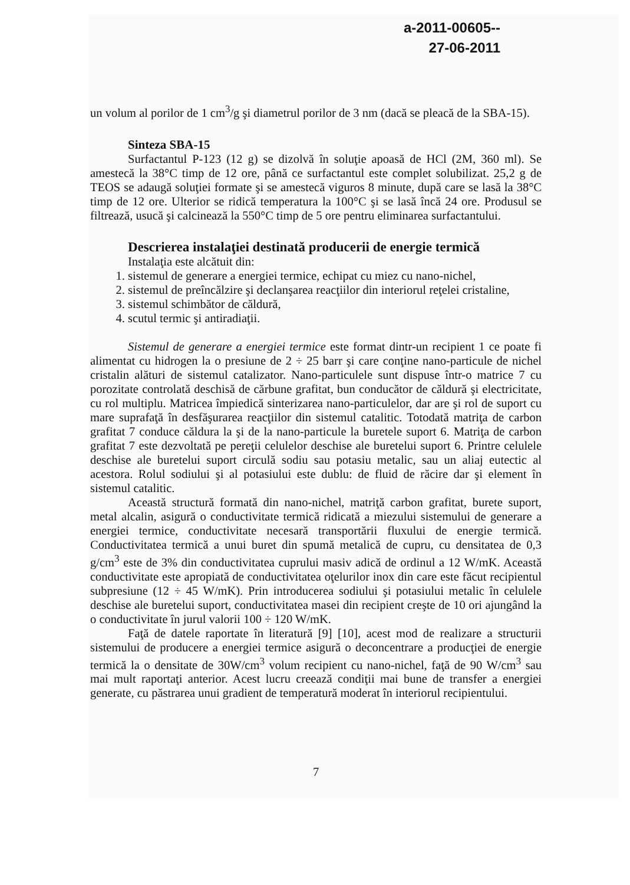a-2011-00605--
27-06-2011
un volum al porilor de 1 cm<sup>3</sup>/g şi diametrul porilor de 3 nm (dacă se pleacă de la SBA-15).
Sinteza SBA-15
Surfactantul P-123 (12 g) se dizolvă în soluţie apoasă de HCl (2M, 360 ml). Se amestecă la 38°C timp de 12 ore, până ce surfactantul este complet solubilizat. 25,2 g de TEOS se adaugă soluţiei formate şi se amestecă viguros 8 minute, după care se lasă la 38°C timp de 12 ore. Ulterior se ridică temperatura la 100°C şi se lasă încă 24 ore. Produsul se filtrează, usucă şi calcinează la 550°C timp de 5 ore pentru eliminarea surfactantului.
Descrierea instalaţiei destinată producerii de energie termică
Instalaţia este alcătuit din:
1. sistemul de generare a energiei termice, echipat cu miez cu nano-nichel,
2. sistemul de preîncălzire şi declanşarea reacţiilor din interiorul reţelei cristaline,
3. sistemul schimbător de căldură,
4. scutul termic şi antiradiaţii.
Sistemul de generare a energiei termice este format dintr-un recipient 1 ce poate fi alimentat cu hidrogen la o presiune de 2 ÷ 25 barr şi care conţine nano-particule de nichel cristalin alături de sistemul catalizator. Nano-particulele sunt dispuse într-o matrice 7 cu porozitate controlată deschisă de cărbune grafitat, bun conducător de căldură şi electricitate, cu rol multiplu. Matricea împiedică sinterizarea nano-particulelor, dar are şi rol de suport cu mare suprafaţă în desfăşurarea reacţiilor din sistemul catalitic. Totodată matriţa de carbon grafitat 7 conduce căldura la şi de la nano-particule la buretele suport 6. Matriţa de carbon grafitat 7 este dezvoltată pe pereţii celulelor deschise ale buretelui suport 6. Printre celulele deschise ale buretelui suport circulă sodiu sau potasiu metalic, sau un aliaj eutectic al acestora. Rolul sodiului şi al potasiului este dublu: de fluid de răcire dar şi element în sistemul catalitic.
Această structură formată din nano-nichel, matriţă carbon grafitat, burete suport, metal alcalin, asigură o conductivitate termică ridicată a miezului sistemului de generare a energiei termice, conductivitate necesară transportării fluxului de energie termică. Conductivitatea termică a unui buret din spumă metalică de cupru, cu densitatea de 0,3 g/cm<sup>3</sup> este de 3% din conductivitatea cuprului masiv adică de ordinul a 12 W/mK. Această conductivitate este apropiată de conductivitatea oţelurilor inox din care este făcut recipientul subpresiune (12 ÷ 45 W/mK). Prin introducerea sodiului şi potasiului metalic în celulele deschise ale buretelui suport, conductivitatea masei din recipient creşte de 10 ori ajungând la o conductivitate în jurul valorii 100 ÷ 120 W/mK.
Faţă de datele raportate în literatură [9] [10], acest mod de realizare a structurii sistemului de producere a energiei termice asigură o deconcentrare a producţiei de energie termică la o densitate de 30W/cm<sup>3</sup> volum recipient cu nano-nichel, faţă de 90 W/cm<sup>3</sup> sau mai mult raportaţi anterior. Acest lucru creează condiţii mai bune de transfer a energiei generate, cu păstrarea unui gradient de temperatură moderat în interiorul recipientului.
7